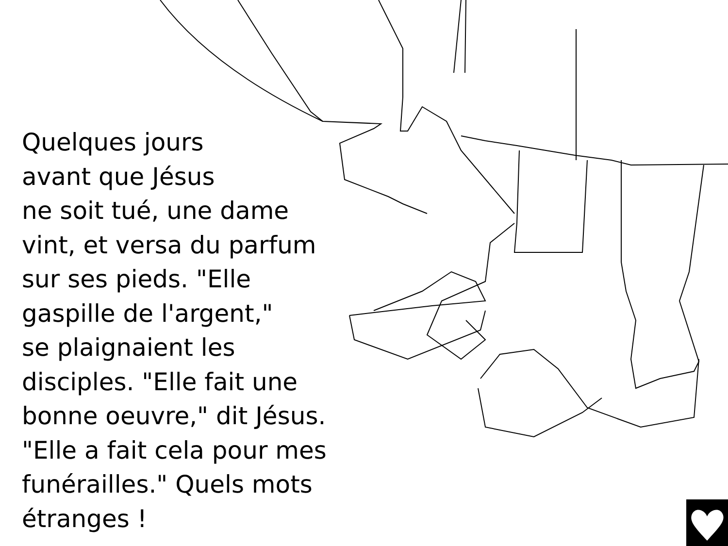Quelques jours
avant que Jésus
ne soit tué, une dame
vint, et versa du parfum
sur ses pieds. "Elle
gaspille de l'argent,"
se plaignaient les
disciples. "Elle fait une
bonne oeuvre," dit Jésus.
"Elle a fait cela pour mes
funérailles." Quels mots
étranges !